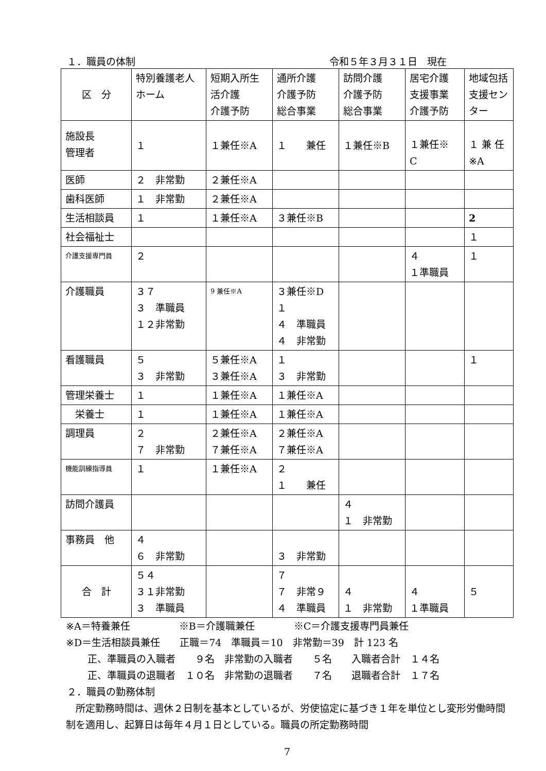１．職員の体制 令和５年３月３１日　現在
| 区 分 | 特別養護老人 ホーム | 短期入所生 活介護 介護予防 | 通所介護 介護予防 総合事業 | 訪問介護 介護予防 総合事業 | 居宅介護 支援事業 介護予防 | 地域包括 支援セン ター |
| --- | --- | --- | --- | --- | --- | --- |
| 施設長 管理者 | １ | １兼任※A | １ 兼任 | １兼任※B | １兼任※ C | １ 兼 任 ※A |
| 医師 | ２ 非常勤 | ２兼任※A | | | | |
| 歯科医師 | １ 非常勤 | ２兼任※A | | | | |
| 生活相談員 | １ | １兼任※A | ３兼任※B | | | 2 |
| 社会福祉士 | | | | | | １ |
| 介護支援専門員 | ２ | | | | ４ １準職員 | １ |
| 介護職員 | ３７ ３ 準職員 １２非常勤 | 9 兼任※A | ３兼任※D １ ４ 準職員 ４ 非常勤 | | | |
| 看護職員 | ５ ３ 非常勤 | ５兼任※A ３兼任※A | １ ３ 非常勤 | | | １ |
| 管理栄養士 | １ | １兼任※A | １兼任※A | | | |
| 栄養士 | １ | １兼任※A | １兼任※A | | | |
| 調理員 | ２ ７ 非常勤 | ２兼任※A ７兼任※A | ２兼任※A ７兼任※A | | | |
| 機能訓練指導員 | １ | １兼任※A | ２ １ 兼任 | | | |
| 訪問介護員 | | | | ４ １ 非常勤 | | |
| 事務員 他 | ４ ６ 非常勤 | | ３ 非常勤 | | | |
| 合 計 | ５４ ３１非常勤 ３ 準職員 | | ７ ７ 非常９ ４ 準職員 | ４ １ 非常勤 | ４ １準職員 | ５ |
※A＝特養兼任　　　　　※B＝介護職兼任　　　　※C＝介護支援専門員兼任
※D＝生活相談員兼任　　正職＝74　準職員＝10　非常勤＝39　計 123 名
正、準職員の入職者　　９名　非常勤の入職者　　５名　　入職者合計　１４名
正、準職員の退職者　１０名　非常勤の退職者　　７名　　退職者合計　１７名
２．職員の勤務体制
　所定勤務時間は、週休２日制を基本としているが、労使協定に基づき１年を単位とし変形労働時間制を適用し、起算日は毎年４月１日としている。職員の所定勤務時間
7